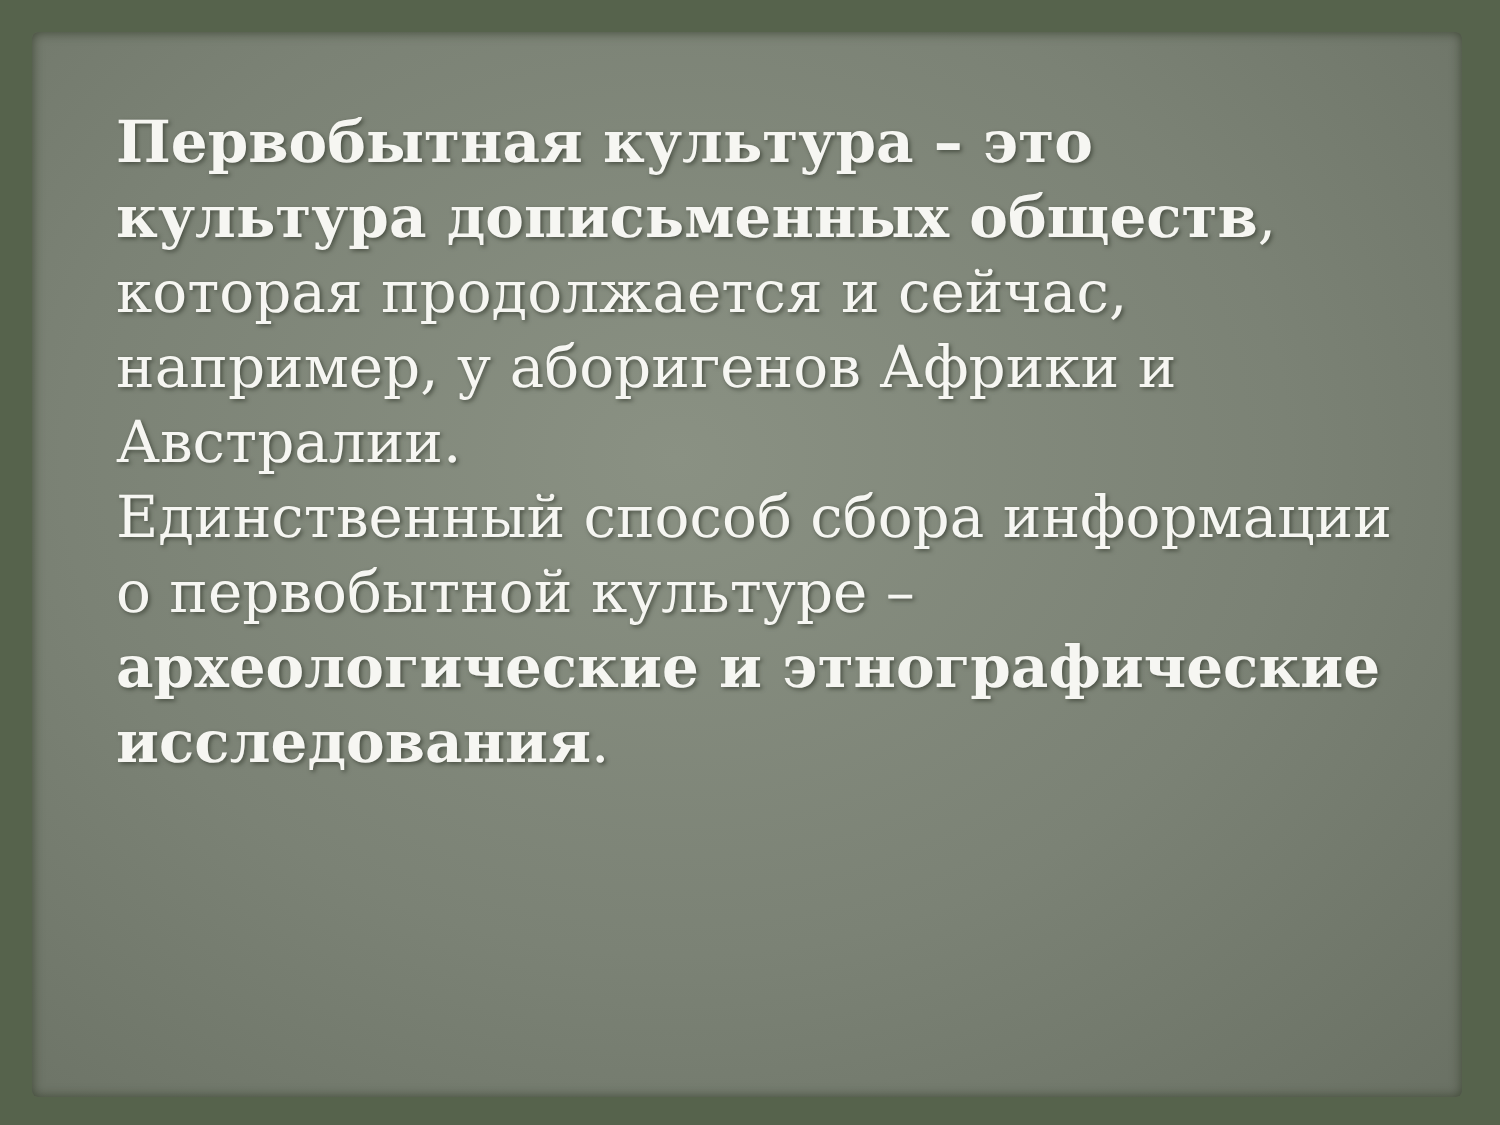Первобытная культура – это культура дописьменных обществ, которая продолжается и сейчас, например, у аборигенов Африки и Австралии.
Единственный способ сбора информации о первобытной культуре – археологические и этнографические исследования.